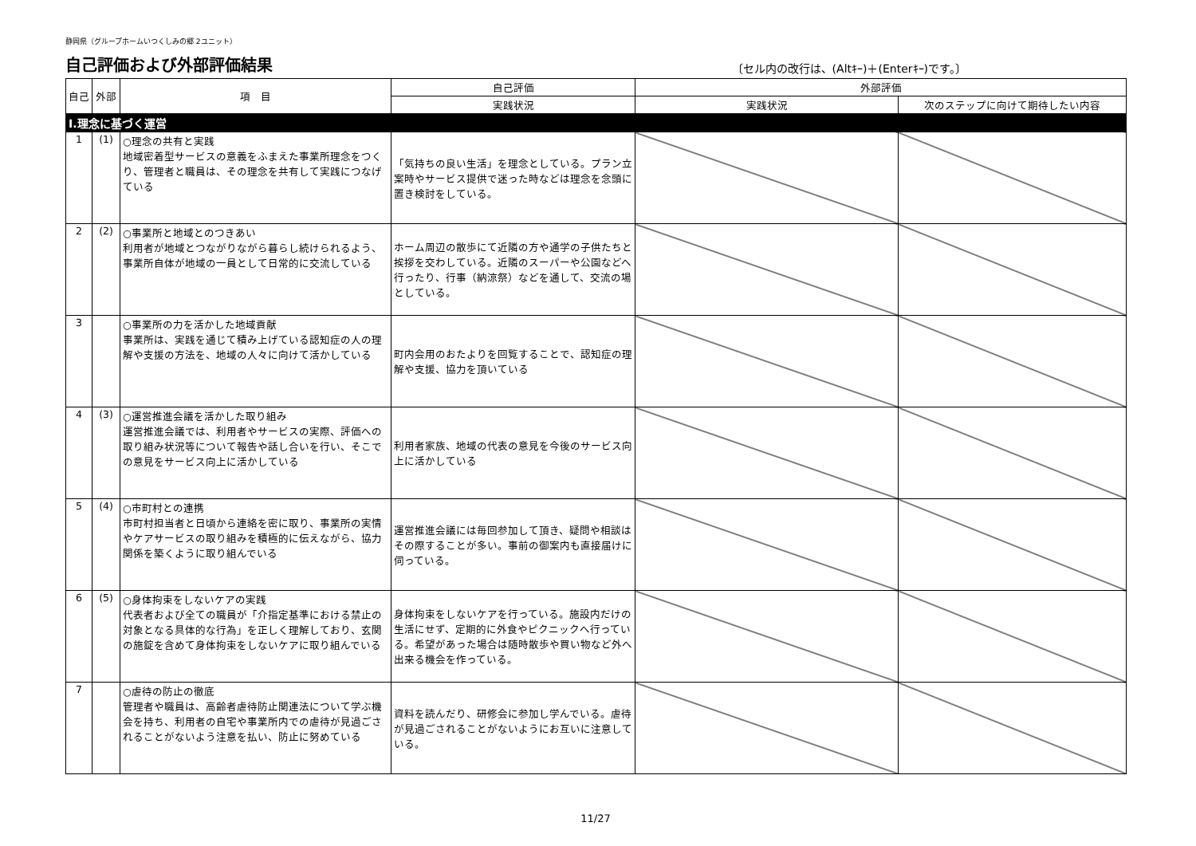静岡県（グループホームいつくしみの郷 2ユニット）
自己評価および外部評価結果
〔セル内の改行は、(Altｷｰ)＋(Enterｷｰ)です。〕
| 自己 | 外部 | 項 目 | 自己評価 | 外部評価 | |
| --- | --- | --- | --- | --- | --- |
| | | | 実践状況 | 実践状況 | 次のステップに向けて期待したい内容 |
| Ⅰ.理念に基づく運営 | | | | | |
| 1 | (1) | ○理念の共有と実践 地域密着型サービスの意義をふまえた事業所理念をつくり、管理者と職員は、その理念を共有して実践につなげている | 「気持ちの良い生活」を理念としている。プラン立案時やサービス提供で迷った時などは理念を念頭に置き検討をしている。 | | |
| 2 | (2) | ○事業所と地域とのつきあい 利用者が地域とつながりながら暮らし続けられるよう、事業所自体が地域の一員として日常的に交流している | ホーム周辺の散歩にて近隣の方や通学の子供たちと挨拶を交わしている。近隣のスーパーや公園などへ行ったり、行事（納涼祭）などを通して、交流の場としている。 | | |
| 3 | | ○事業所の力を活かした地域貢献 事業所は、実践を通じて積み上げている認知症の人の理解や支援の方法を、地域の人々に向けて活かしている | 町内会用のおたよりを回覧することで、認知症の理解や支援、協力を頂いている | | |
| 4 | (3) | ○運営推進会議を活かした取り組み 運営推進会議では、利用者やサービスの実際、評価への取り組み状況等について報告や話し合いを行い、そこでの意見をサービス向上に活かしている | 利用者家族、地域の代表の意見を今後のサービス向上に活かしている | | |
| 5 | (4) | ○市町村との連携 市町村担当者と日頃から連絡を密に取り、事業所の実情やケアサービスの取り組みを積極的に伝えながら、協力関係を築くように取り組んでいる | 運営推進会議には毎回参加して頂き、疑問や相談はその際することが多い。事前の御案内も直接届けに伺っている。 | | |
| 6 | (5) | ○身体拘束をしないケアの実践 代表者および全ての職員が「介指定基準における禁止の対象となる具体的な行為」を正しく理解しており、玄関の施錠を含めて身体拘束をしないケアに取り組んでいる | 身体拘束をしないケアを行っている。施設内だけの生活にせず、定期的に外食やピクニックへ行っている。希望があった場合は随時散歩や買い物など外へ出来る機会を作っている。 | | |
| 7 | | ○虐待の防止の徹底 管理者や職員は、高齢者虐待防止関連法について学ぶ機会を持ち、利用者の自宅や事業所内での虐待が見過ごされることがないよう注意を払い、防止に努めている | 資料を読んだり、研修会に参加し学んでいる。虐待が見過ごされることがないようにお互いに注意している。 | | |
11/27